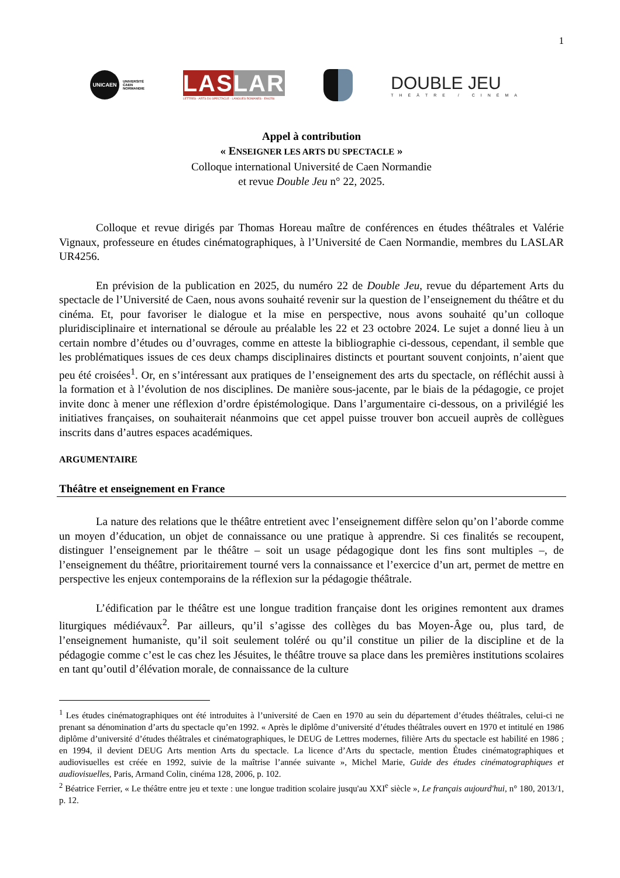1
UNICAEN
UNIVERSITÉ
CAEN
NORMANDIE
LAS LAR
LETTRES - ARTS DU SPECTACLE - LANGUES ROMANES - EA4256
DOUBLE JEU
THÉÂTRE / CINÉMA
Appel à contribution
« ENSEIGNER LES ARTS DU SPECTACLE »
Colloque international Université de Caen Normandie
et revue Double Jeu n° 22, 2025.
Colloque et revue dirigés par Thomas Horeau maître de conférences en études théâtrales et Valérie Vignaux, professeure en études cinématographiques, à l’Université de Caen Normandie, membres du LASLAR UR4256.
En prévision de la publication en 2025, du numéro 22 de Double Jeu, revue du département Arts du spectacle de l’Université de Caen, nous avons souhaité revenir sur la question de l’enseignement du théâtre et du cinéma. Et, pour favoriser le dialogue et la mise en perspective, nous avons souhaité qu’un colloque pluridisciplinaire et international se déroule au préalable les 22 et 23 octobre 2024. Le sujet a donné lieu à un certain nombre d’études ou d’ouvrages, comme en atteste la bibliographie ci-dessous, cependant, il semble que les problématiques issues de ces deux champs disciplinaires distincts et pourtant souvent conjoints, n’aient que peu été croisées<sup>1</sup>. Or, en s’intéressant aux pratiques de l’enseignement des arts du spectacle, on réfléchit aussi à la formation et à l’évolution de nos disciplines. De manière sous-jacente, par le biais de la pédagogie, ce projet invite donc à mener une réflexion d’ordre épistémologique. Dans l’argumentaire ci-dessous, on a privilégié les initiatives françaises, on souhaiterait néanmoins que cet appel puisse trouver bon accueil auprès de collègues inscrits dans d’autres espaces académiques.
ARGUMENTAIRE
Théâtre et enseignement en France
La nature des relations que le théâtre entretient avec l’enseignement diffère selon qu’on l’aborde comme un moyen d’éducation, un objet de connaissance ou une pratique à apprendre. Si ces finalités se recoupent, distinguer l’enseignement par le théâtre – soit un usage pédagogique dont les fins sont multiples –, de l’enseignement du théâtre, prioritairement tourné vers la connaissance et l’exercice d’un art, permet de mettre en perspective les enjeux contemporains de la réflexion sur la pédagogie théâtrale.
L’édification par le théâtre est une longue tradition française dont les origines remontent aux drames liturgiques médiévaux<sup>2</sup>. Par ailleurs, qu’il s’agisse des collèges du bas Moyen-Âge ou, plus tard, de l’enseignement humaniste, qu’il soit seulement toléré ou qu’il constitue un pilier de la discipline et de la pédagogie comme c’est le cas chez les Jésuites, le théâtre trouve sa place dans les premières institutions scolaires en tant qu’outil d’élévation morale, de connaissance de la culture
<sup>1</sup> Les études cinématographiques ont été introduites à l’université de Caen en 1970 au sein du département d’études théâtrales, celui-ci ne prenant sa dénomination d’arts du spectacle qu’en 1992. « Après le diplôme d’université d’études théâtrales ouvert en 1970 et intitulé en 1986 diplôme d’université d’études théâtrales et cinématographiques, le DEUG de Lettres modernes, filière Arts du spectacle est habilité en 1986 ; en 1994, il devient DEUG Arts mention Arts du spectacle. La licence d’Arts du spectacle, mention Études cinématographiques et audiovisuelles est créée en 1992, suivie de la maîtrise l’année suivante », Michel Marie, Guide des études cinématographiques et audiovisuelles, Paris, Armand Colin, cinéma 128, 2006, p. 102.
<sup>2</sup> Béatrice Ferrier, « Le théâtre entre jeu et texte : une longue tradition scolaire jusqu'au XXI<sup>e</sup> siècle », Le français aujourd'hui, n° 180, 2013/1, p. 12.